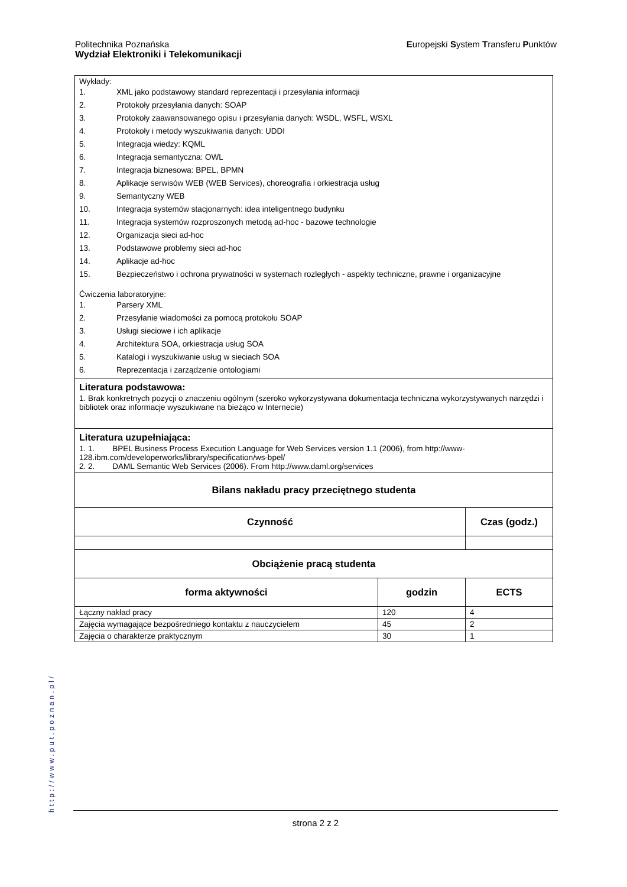Europejski System Transferu Punktów Politechnika Poznańska
Wydział Elektroniki i Telekomunikacji
| Wykłady: 1. XML jako podstawowy standard reprezentacji i przesyłania informacji 2. Protokoły przesyłania danych: SOAP 3. Protokoły zaawansowanego opisu i przesyłania danych: WSDL, WSFL, WSXL 4. Protokoły i metody wyszukiwania danych: UDDI 5. Integracja wiedzy: KQML 6. Integracja semantyczna: OWL 7. Integracja biznesowa: BPEL, BPMN 8. Aplikacje serwisów WEB (WEB Services), choreografia i orkiestracja usług 9. Semantyczny WEB 10. Integracja systemów stacjonarnych: idea inteligentnego budynku 11. Integracja systemów rozproszonych metodą ad-hoc - bazowe technologie 12. Organizacja sieci ad-hoc 13. Podstawowe problemy sieci ad-hoc 14. Aplikacje ad-hoc 15. Bezpieczeństwo i ochrona prywatności w systemach rozległych - aspekty techniczne, prawne i organizacyjne Ćwiczenia laboratoryjne: 1. Parsery XML 2. Przesyłanie wiadomości za pomocą protokołu SOAP 3. Usługi sieciowe i ich aplikacje 4. Architektura SOA, orkiestracja usług SOA 5. Katalogi i wyszukiwanie usług w sieciach SOA 6. Reprezentacja i zarządzenie ontologiami | | |
| Literatura podstawowa: 1. Brak konkretnych pozycji o znaczeniu ogólnym (szeroko wykorzystywana dokumentacja techniczna wykorzystywanych narzędzi i bibliotek oraz informacje wyszukiwane na bieżąco w Internecie) | | |
| Literatura uzupełniająca: 1. 1. BPEL Business Process Execution Language for Web Services version 1.1 (2006), from http://www-128.ibm.com/developerworks/library/specification/ws-bpel/ 2. 2. DAML Semantic Web Services (2006). From http://www.daml.org/services | | |
| Bilans nakładu pracy przeciętnego studenta | | |
| Czynność | | Czas (godz.) |
| Obciążenie pracą studenta | | |
| forma aktywności | godzin | ECTS |
| Łączny nakład pracy | 120 | 4 |
| Zajęcia wymagające bezpośredniego kontaktu z nauczycielem | 45 | 2 |
| Zajęcia o charakterze praktycznym | 30 | 1 |
http://www.put.poznan.pl/
strona 2 z 2